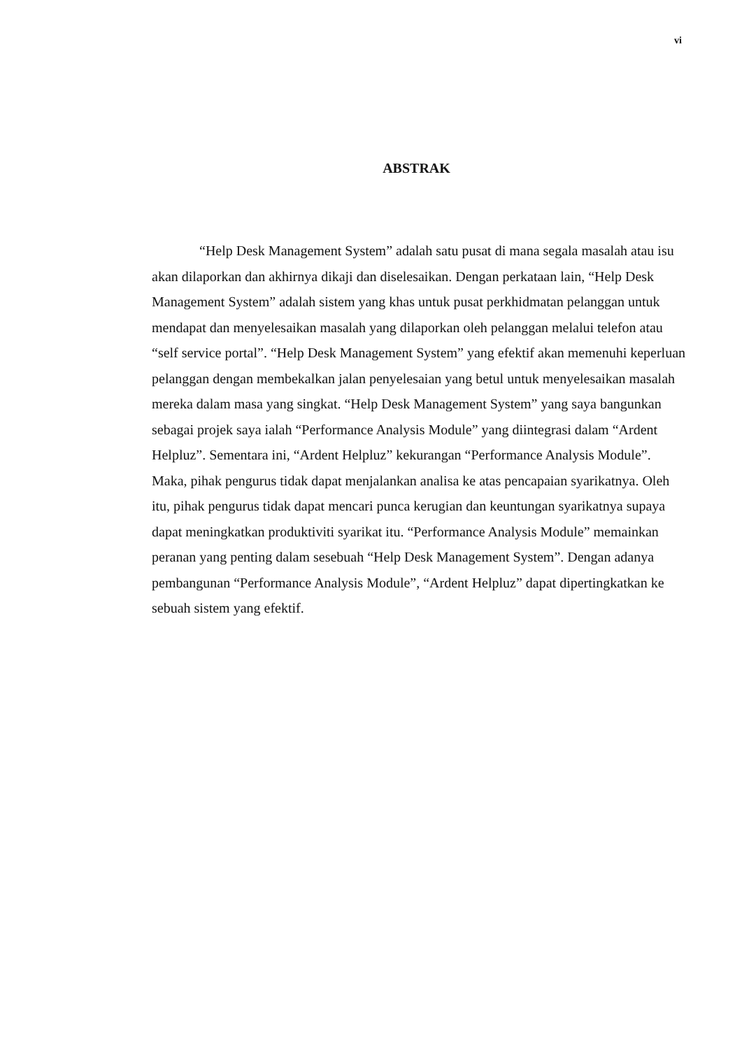vi
ABSTRAK
“Help Desk Management System” adalah satu pusat di mana segala masalah atau isu akan dilaporkan dan akhirnya dikaji dan diselesaikan. Dengan perkataan lain, “Help Desk Management System” adalah sistem yang khas untuk pusat perkhidmatan pelanggan untuk mendapat dan menyelesaikan masalah yang dilaporkan oleh pelanggan melalui telefon atau “self service portal”. “Help Desk Management System” yang efektif akan memenuhi keperluan pelanggan dengan membekalkan jalan penyelesaian yang betul untuk menyelesaikan masalah mereka dalam masa yang singkat. “Help Desk Management System” yang saya bangunkan sebagai projek saya ialah “Performance Analysis Module” yang diintegrasi dalam “Ardent Helpluz”. Sementara ini, “Ardent Helpluz” kekurangan “Performance Analysis Module”. Maka, pihak pengurus tidak dapat menjalankan analisa ke atas pencapaian syarikatnya. Oleh itu, pihak pengurus tidak dapat mencari punca kerugian dan keuntungan syarikatnya supaya dapat meningkatkan produktiviti syarikat itu. “Performance Analysis Module” memainkan peranan yang penting dalam sesebuah “Help Desk Management System”. Dengan adanya pembangunan “Performance Analysis Module”, “Ardent Helpluz” dapat dipertingkatkan ke sebuah sistem yang efektif.